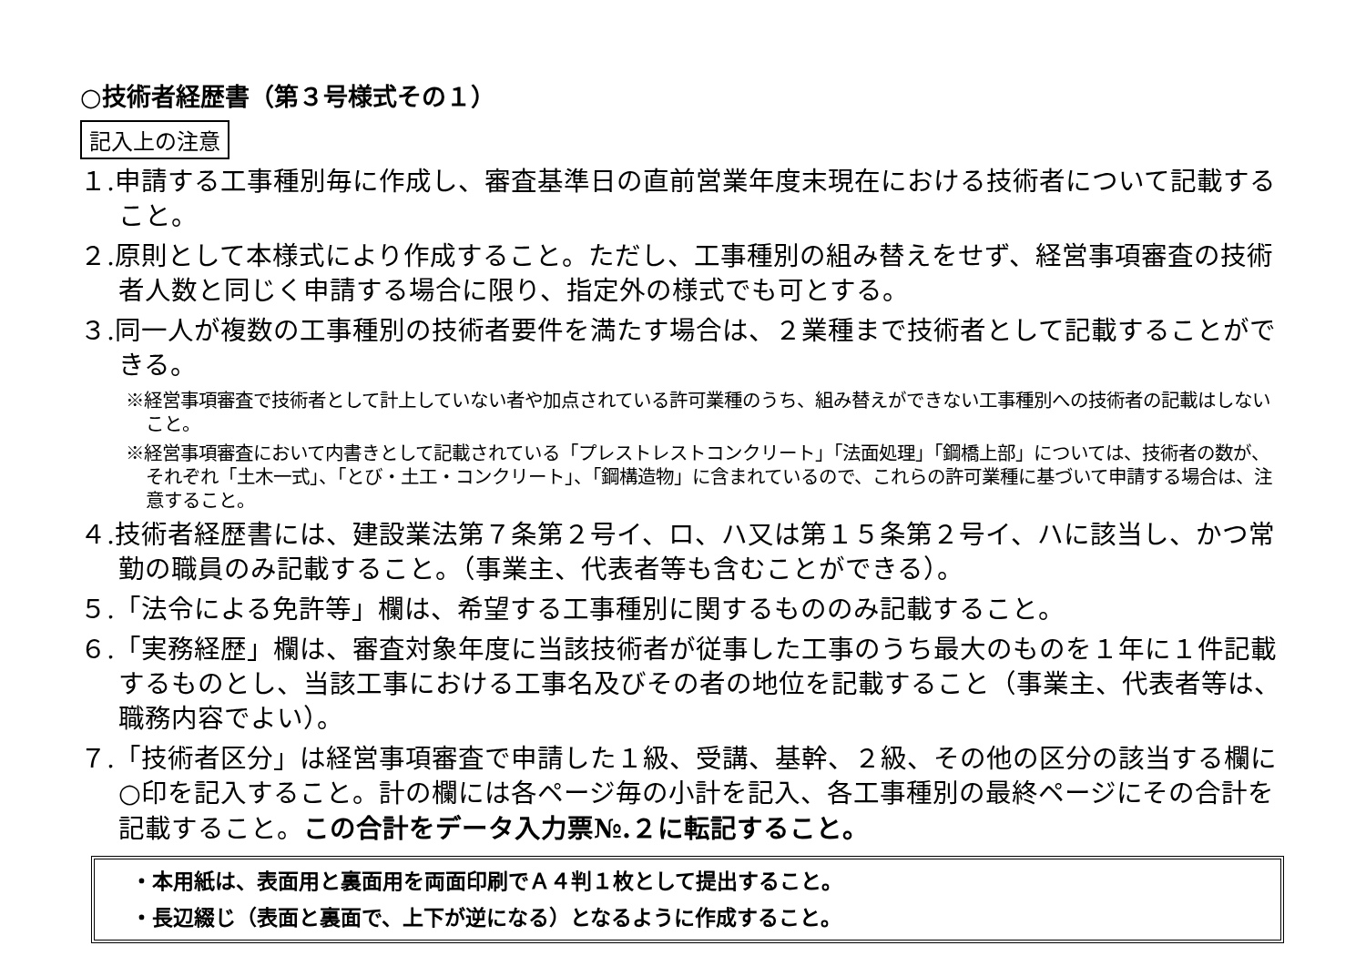○技術者経歴書（第３号様式その１）
記入上の注意
１.申請する工事種別毎に作成し、審査基準日の直前営業年度末現在における技術者について記載すること。
２.原則として本様式により作成すること。ただし、工事種別の組み替えをせず、経営事項審査の技術者人数と同じく申請する場合に限り、指定外の様式でも可とする。
３.同一人が複数の工事種別の技術者要件を満たす場合は、２業種まで技術者として記載することができる。
※経営事項審査で技術者として計上していない者や加点されている許可業種のうち、組み替えができない工事種別への技術者の記載はしないこと。
※経営事項審査において内書きとして記載されている「プレストレストコンクリート」「法面処理」「鋼橋上部」については、技術者の数が、それぞれ「土木一式」、「とび・土工・コンクリート」、「鋼構造物」に含まれているので、これらの許可業種に基づいて申請する場合は、注意すること。
４.技術者経歴書には、建設業法第７条第２号イ、ロ、ハ又は第１５条第２号イ、ハに該当し、かつ常勤の職員のみ記載すること。（事業主、代表者等も含むことができる）。
５.「法令による免許等」欄は、希望する工事種別に関するもののみ記載すること。
６.「実務経歴」欄は、審査対象年度に当該技術者が従事した工事のうち最大のものを１年に１件記載するものとし、当該工事における工事名及びその者の地位を記載すること（事業主、代表者等は、職務内容でよい）。
７.「技術者区分」は経営事項審査で申請した１級、受講、基幹、２級、その他の区分の該当する欄に○印を記入すること。計の欄には各ページ毎の小計を記入、各工事種別の最終ページにその合計を記載すること。この合計をデータ入力票№.２に転記すること。
・本用紙は、表面用と裏面用を両面印刷でＡ４判１枚として提出すること。
・長辺綴じ（表面と裏面で、上下が逆になる）となるように作成すること。